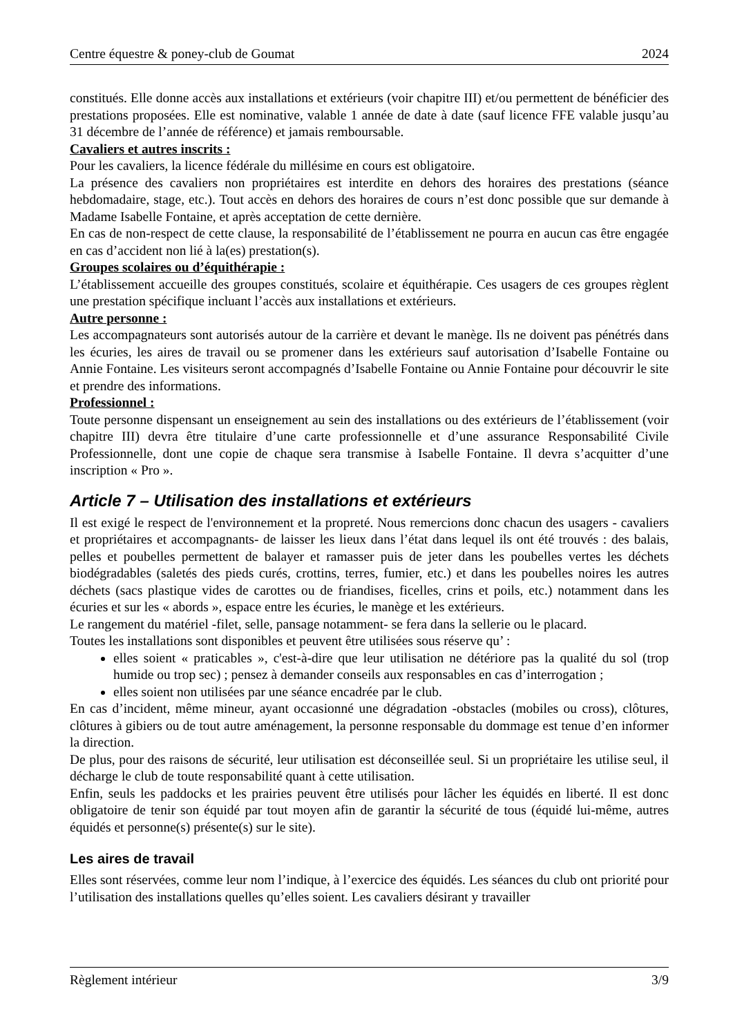Centre équestre & poney-club de Goumat 2024
constitués. Elle donne accès aux installations et extérieurs (voir chapitre III) et/ou permettent de bénéficier des prestations proposées. Elle est nominative, valable 1 année de date à date (sauf licence FFE valable jusqu’au 31 décembre de l’année de référence) et jamais remboursable.
Cavaliers et autres inscrits :
Pour les cavaliers, la licence fédérale du millésime en cours est obligatoire.
La présence des cavaliers non propriétaires est interdite en dehors des horaires des prestations (séance hebdomadaire, stage, etc.). Tout accès en dehors des horaires de cours n’est donc possible que sur demande à Madame Isabelle Fontaine, et après acceptation de cette dernière.
En cas de non-respect de cette clause, la responsabilité de l’établissement ne pourra en aucun cas être engagée en cas d’accident non lié à la(es) prestation(s).
Groupes scolaires ou d’équithérapie :
L’établissement accueille des groupes constitués, scolaire et équithérapie. Ces usagers de ces groupes règlent une prestation spécifique incluant l’accès aux installations et extérieurs.
Autre personne :
Les accompagnateurs sont autorisés autour de la carrière et devant le manège. Ils ne doivent pas pénétrés dans les écuries, les aires de travail ou se promener dans les extérieurs sauf autorisation d’Isabelle Fontaine ou Annie Fontaine. Les visiteurs seront accompagnés d’Isabelle Fontaine ou Annie Fontaine pour découvrir le site et prendre des informations.
Professionnel :
Toute personne dispensant un enseignement au sein des installations ou des extérieurs de l’établissement (voir chapitre III) devra être titulaire d’une carte professionnelle et d’une assurance Responsabilité Civile Professionnelle, dont une copie de chaque sera transmise à Isabelle Fontaine. Il devra s’acquitter d’une inscription « Pro ».
Article 7 – Utilisation des installations et extérieurs
Il est exigé le respect de l'environnement et la propreté. Nous remercions donc chacun des usagers - cavaliers et propriétaires et accompagnants- de laisser les lieux dans l’état dans lequel ils ont été trouvés : des balais, pelles et poubelles permettent de balayer et ramasser puis de jeter dans les poubelles vertes les déchets biodégradables (saletés des pieds curés, crottins, terres, fumier, etc.) et dans les poubelles noires les autres déchets (sacs plastique vides de carottes ou de friandises, ficelles, crins et poils, etc.) notamment dans les écuries et sur les « abords », espace entre les écuries, le manège et les extérieurs.
Le rangement du matériel -filet, selle, pansage notamment- se fera dans la sellerie ou le placard.
Toutes les installations sont disponibles et peuvent être utilisées sous réserve qu’ :
elles soient « praticables », c'est-à-dire que leur utilisation ne détériore pas la qualité du sol (trop humide ou trop sec) ; pensez à demander conseils aux responsables en cas d’interrogation ;
elles soient non utilisées par une séance encadrée par le club.
En cas d’incident, même mineur, ayant occasionné une dégradation -obstacles (mobiles ou cross), clôtures, clôtures à gibiers ou de tout autre aménagement, la personne responsable du dommage est tenue d’en informer la direction.
De plus, pour des raisons de sécurité, leur utilisation est déconseillée seul. Si un propriétaire les utilise seul, il décharge le club de toute responsabilité quant à cette utilisation.
Enfin, seuls les paddocks et les prairies peuvent être utilisés pour lâcher les équidés en liberté. Il est donc obligatoire de tenir son équidé par tout moyen afin de garantir la sécurité de tous (équidé lui-même, autres équidés et personne(s) présente(s) sur le site).
Les aires de travail
Elles sont réservées, comme leur nom l’indique, à l’exercice des équidés. Les séances du club ont priorité pour l’utilisation des installations quelles qu’elles soient. Les cavaliers désirant y travailler
Règlement intérieur 3/9